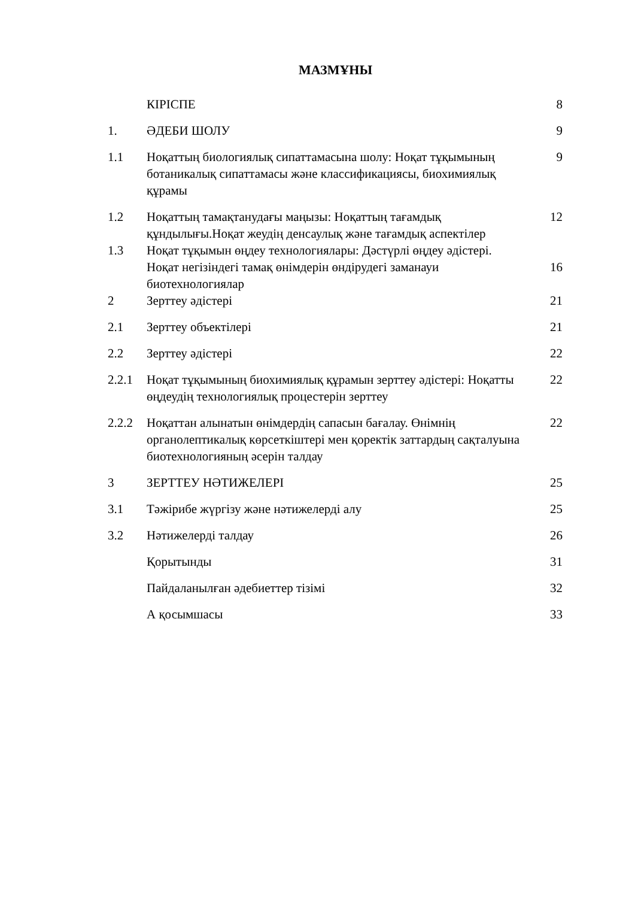МАЗМҰНЫ
| | КІРІСПЕ | 8 |
| 1. | ӘДЕБИ ШОЛУ | 9 |
| 1.1 | Ноқаттың биологиялық сипаттамасына шолу: Ноқат тұқымының ботаникалық сипаттамасы және классификациясы, биохимиялық құрамы | 9 |
| 1.2 | Ноқаттың тамақтанудағы маңызы: Ноқаттың тағамдық құндылығы.Ноқат жеудің денсаулық және тағамдық аспектілер | 12 |
| 1.3 | Ноқат тұқымын өңдеу технологиялары: Дәстүрлі өңдеу әдістері. Ноқат негізіндегі тамақ өнімдерін өндірудегі заманауи биотехнологиялар | 16 |
| 2 | Зерттеу әдістері | 21 |
| 2.1 | Зерттеу объектілері | 21 |
| 2.2 | Зерттеу әдістері | 22 |
| 2.2.1 | Ноқат тұқымының биохимиялық құрамын зерттеу әдістері: Ноқатты өңдеудің технологиялық процестерін зерттеу | 22 |
| 2.2.2 | Ноқаттан алынатын өнімдердің сапасын бағалау. Өнімнің органолептикалық көрсеткіштері мен қоректік заттардың сақталуына биотехнологияның әсерін талдау | 22 |
| 3 | ЗЕРТТЕУ НӘТИЖЕЛЕРІ | 25 |
| 3.1 | Тәжірибе жүргізу және нәтижелерді алу | 25 |
| 3.2 | Нәтижелерді талдау | 26 |
| | Қорытынды | 31 |
| | Пайдаланылған әдебиеттер тізімі | 32 |
| | А қосымшасы | 33 |